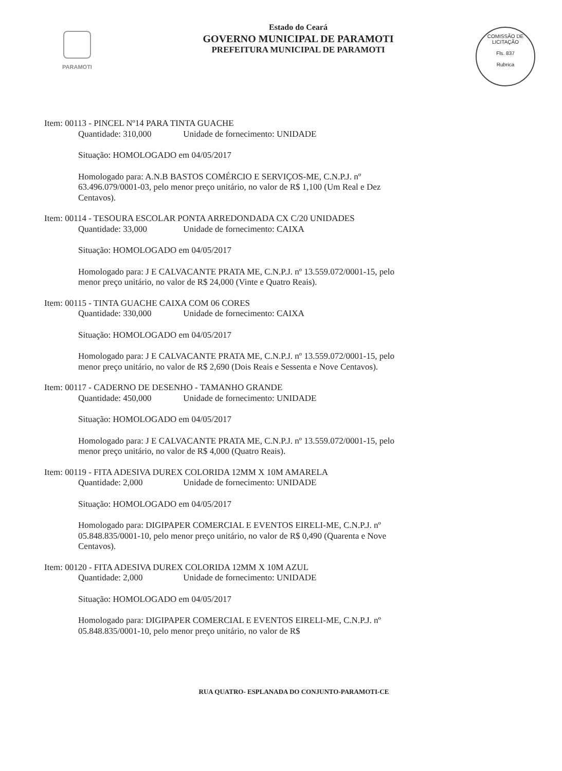PARAMOTI
Estado do Ceará
GOVERNO MUNICIPAL DE PARAMOTI
PREFEITURA MUNICIPAL DE PARAMOTI
COMISSÃO DE LICITAÇÃO
Fls. 837
Rubrica
Item: 00113 - PINCEL Nº14 PARA TINTA GUACHE
Quantidade: 310,000 Unidade de fornecimento: UNIDADE
Situação: HOMOLOGADO em 04/05/2017
Homologado para: A.N.B BASTOS COMÉRCIO E SERVIÇOS-ME, C.N.P.J. nº 63.496.079/0001-03, pelo menor preço unitário, no valor de R$ 1,100 (Um Real e Dez Centavos).
Item: 00114 - TESOURA ESCOLAR PONTA ARREDONDADA CX C/20 UNIDADES
Quantidade: 33,000 Unidade de fornecimento: CAIXA
Situação: HOMOLOGADO em 04/05/2017
Homologado para: J E CALVACANTE PRATA ME, C.N.P.J. nº 13.559.072/0001-15, pelo menor preço unitário, no valor de R$ 24,000 (Vinte e Quatro Reais).
Item: 00115 - TINTA GUACHE CAIXA COM 06 CORES
Quantidade: 330,000 Unidade de fornecimento: CAIXA
Situação: HOMOLOGADO em 04/05/2017
Homologado para: J E CALVACANTE PRATA ME, C.N.P.J. nº 13.559.072/0001-15, pelo menor preço unitário, no valor de R$ 2,690 (Dois Reais e Sessenta e Nove Centavos).
Item: 00117 - CADERNO DE DESENHO - TAMANHO GRANDE
Quantidade: 450,000 Unidade de fornecimento: UNIDADE
Situação: HOMOLOGADO em 04/05/2017
Homologado para: J E CALVACANTE PRATA ME, C.N.P.J. nº 13.559.072/0001-15, pelo menor preço unitário, no valor de R$ 4,000 (Quatro Reais).
Item: 00119 - FITA ADESIVA DUREX COLORIDA 12MM X 10M AMARELA
Quantidade: 2,000 Unidade de fornecimento: UNIDADE
Situação: HOMOLOGADO em 04/05/2017
Homologado para: DIGIPAPER COMERCIAL E EVENTOS EIRELI-ME, C.N.P.J. nº 05.848.835/0001-10, pelo menor preço unitário, no valor de R$ 0,490 (Quarenta e Nove Centavos).
Item: 00120 - FITA ADESIVA DUREX COLORIDA 12MM X 10M AZUL
Quantidade: 2,000 Unidade de fornecimento: UNIDADE
Situação: HOMOLOGADO em 04/05/2017
Homologado para: DIGIPAPER COMERCIAL E EVENTOS EIRELI-ME, C.N.P.J. nº 05.848.835/0001-10, pelo menor preço unitário, no valor de R$
RUA QUATRO- ESPLANADA DO CONJUNTO-PARAMOTI-CE